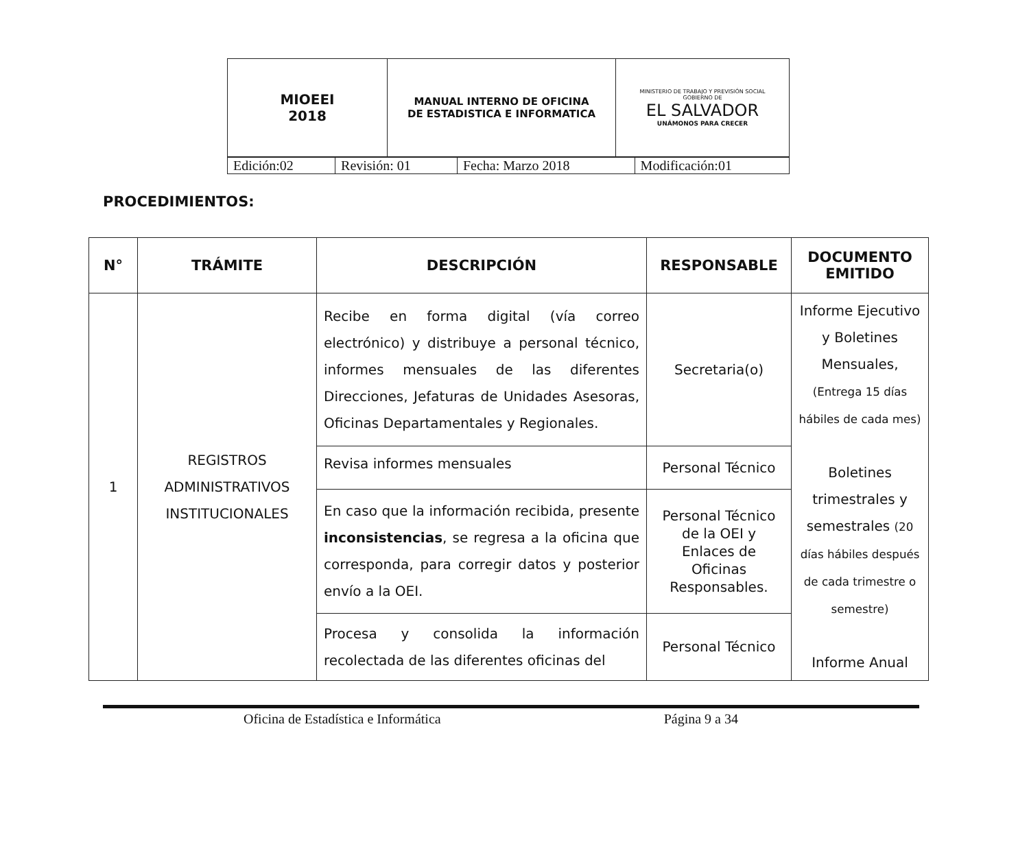| MIOEEI 2018 | MANUAL INTERNO DE OFICINA DE ESTADISTICA E INFORMATICA | MINISTERIO DE TRABAJO Y PREVISIÓN SOCIAL GOBIERNO DE EL SALVADOR UNÁMONOS PARA CRECER |
| Edición:02 | Revisión: 01 | Fecha: Marzo 2018 | Modificación:01 |
PROCEDIMIENTOS:
| N° | TRÁMITE | DESCRIPCIÓN | RESPONSABLE | DOCUMENTO EMITIDO |
| --- | --- | --- | --- | --- |
| 1 | REGISTROS ADMINISTRATIVOS INSTITUCIONALES | Recibe en forma digital (vía correo electrónico) y distribuye a personal técnico, informes mensuales de las diferentes Direcciones, Jefaturas de Unidades Asesoras, Oficinas Departamentales y Regionales. | Secretaria(o) | Informe Ejecutivo y Boletines Mensuales, (Entrega 15 días hábiles de cada mes) Boletines trimestrales y semestrales (20 días hábiles después de cada trimestre o semestre) Informe Anual |
| | | Revisa informes mensuales | Personal Técnico | |
| | | En caso que la información recibida, presente inconsistencias , se regresa a la oficina que corresponda, para corregir datos y posterior envío a la OEI. | Personal Técnico de la OEI y Enlaces de Oficinas Responsables. | |
| | | Procesa y consolida la información recolectada de las diferentes oficinas del | Personal Técnico | |
Oficina de Estadística e Informática Página 9 a 34